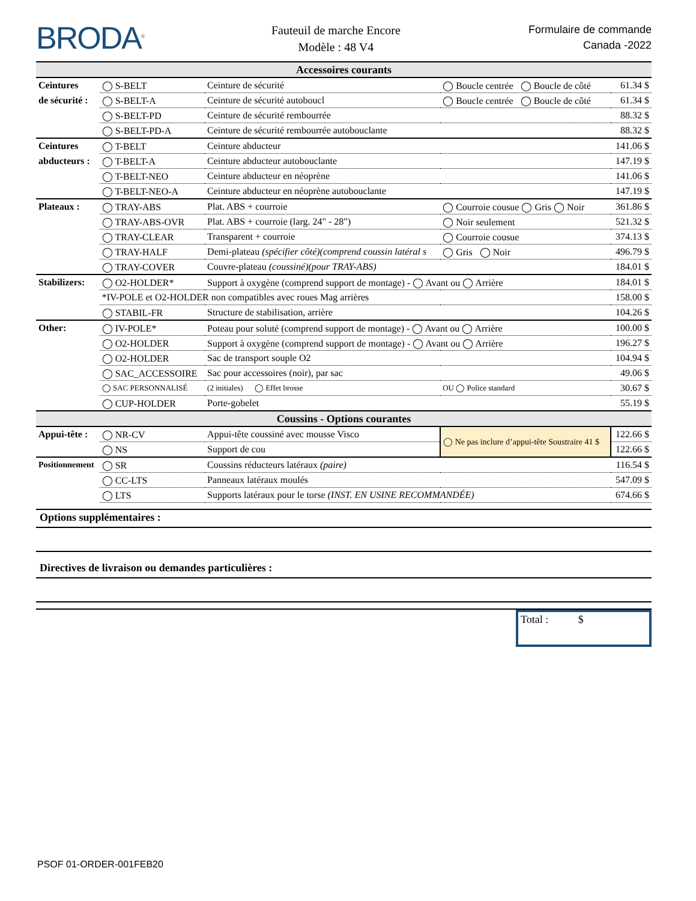BRODA<sup>®</sup>
Fauteuil de marche Encore
Modèle : 48 V4
Formulaire de commande
Canada -2022
| Accessoires courants | | | | |
| Ceintures | ◯ S-BELT | Ceinture de sécurité | ◯ Boucle centrée ◯ Boucle de côté | 61.34 $ |
| de sécurité : | ◯ S-BELT-A | Ceinture de sécurité autoboucl | ◯ Boucle centrée ◯ Boucle de côté | 61.34 $ |
| | ◯ S-BELT-PD | Ceinture de sécurité rembourrée | | 88.32 $ |
| | ◯ S-BELT-PD-A | Ceinture de sécurité rembourrée autobouclante | | 88.32 $ |
| Ceintures | ◯ T-BELT | Ceinture abducteur | | 141.06 $ |
| abducteurs : | ◯ T-BELT-A | Ceinture abducteur autobouclante | | 147.19 $ |
| | ◯ T-BELT-NEO | Ceinture abducteur en néoprène | | 141.06 $ |
| | ◯ T-BELT-NEO-A | Ceinture abducteur en néoprène autobouclante | | 147.19 $ |
| Plateaux : | ◯ TRAY-ABS | Plat. ABS + courroie | ◯ Courroie cousue ◯ Gris ◯ Noir | 361.86 $ |
| | ◯ TRAY-ABS-OVR | Plat. ABS + courroie (larg. 24" - 28") | ◯ Noir seulement | 521.32 $ |
| | ◯ TRAY-CLEAR | Transparent + courroie | ◯ Courroie cousue | 374.13 $ |
| | ◯ TRAY-HALF | Demi-plateau (spécifier côté)(comprend coussin latéral s | ◯ Gris ◯ Noir | 496.79 $ |
| | ◯ TRAY-COVER | Couvre-plateau (coussiné)(pour TRAY-ABS) | | 184.01 $ |
| Stabilizers: | ◯ O2-HOLDER* | Support à oxygène (comprend support de montage) - ◯ Avant ou ◯ Arrière | | 184.01 $ |
| | *IV-POLE et O2-HOLDER non compatibles avec roues Mag arrières | | | 158.00 $ |
| | ◯ STABIL-FR | Structure de stabilisation, arrière | | 104.26 $ |
| Other: | ◯ IV-POLE* | Poteau pour soluté (comprend support de montage) - ◯ Avant ou ◯ Arrière | | 100.00 $ |
| | ◯ O2-HOLDER | Support à oxygène (comprend support de montage) - ◯ Avant ou ◯ Arrière | | 196.27 $ |
| | ◯ O2-HOLDER | Sac de transport souple O2 | | 104.94 $ |
| | ◯ SAC_ACCESSOIRE | Sac pour accessoires (noir), par sac | | 49.06 $ |
| | ◯ SAC PERSONNALISÉ | (2 initiales) ◯ Effet brosse | OU ◯ Police standard | 30.67 $ |
| | ◯ CUP-HOLDER | Porte-gobelet | | 55.19 $ |
| Coussins - Options courantes | | | | |
| Appui-tête : | ◯ NR-CV | Appui-tête coussiné avec mousse Visco | ◯ Ne pas inclure d’appui-tête Soustraire 41 $ | 122.66 $ |
| | ◯ NS | Support de cou | | 122.66 $ |
| Positionnement | ◯ SR | Coussins réducteurs latéraux (paire) | | 116.54 $ |
| | ◯ CC-LTS | Panneaux latéraux moulés | | 547.09 $ |
| | ◯ LTS | Supports latéraux pour le torse (INST. EN USINE RECOMMANDÉE) | | 674.66 $ |
Options supplémentaires :
Directives de livraison ou demandes particulières :
Total : $
PSOF 01-ORDER-001FEB20